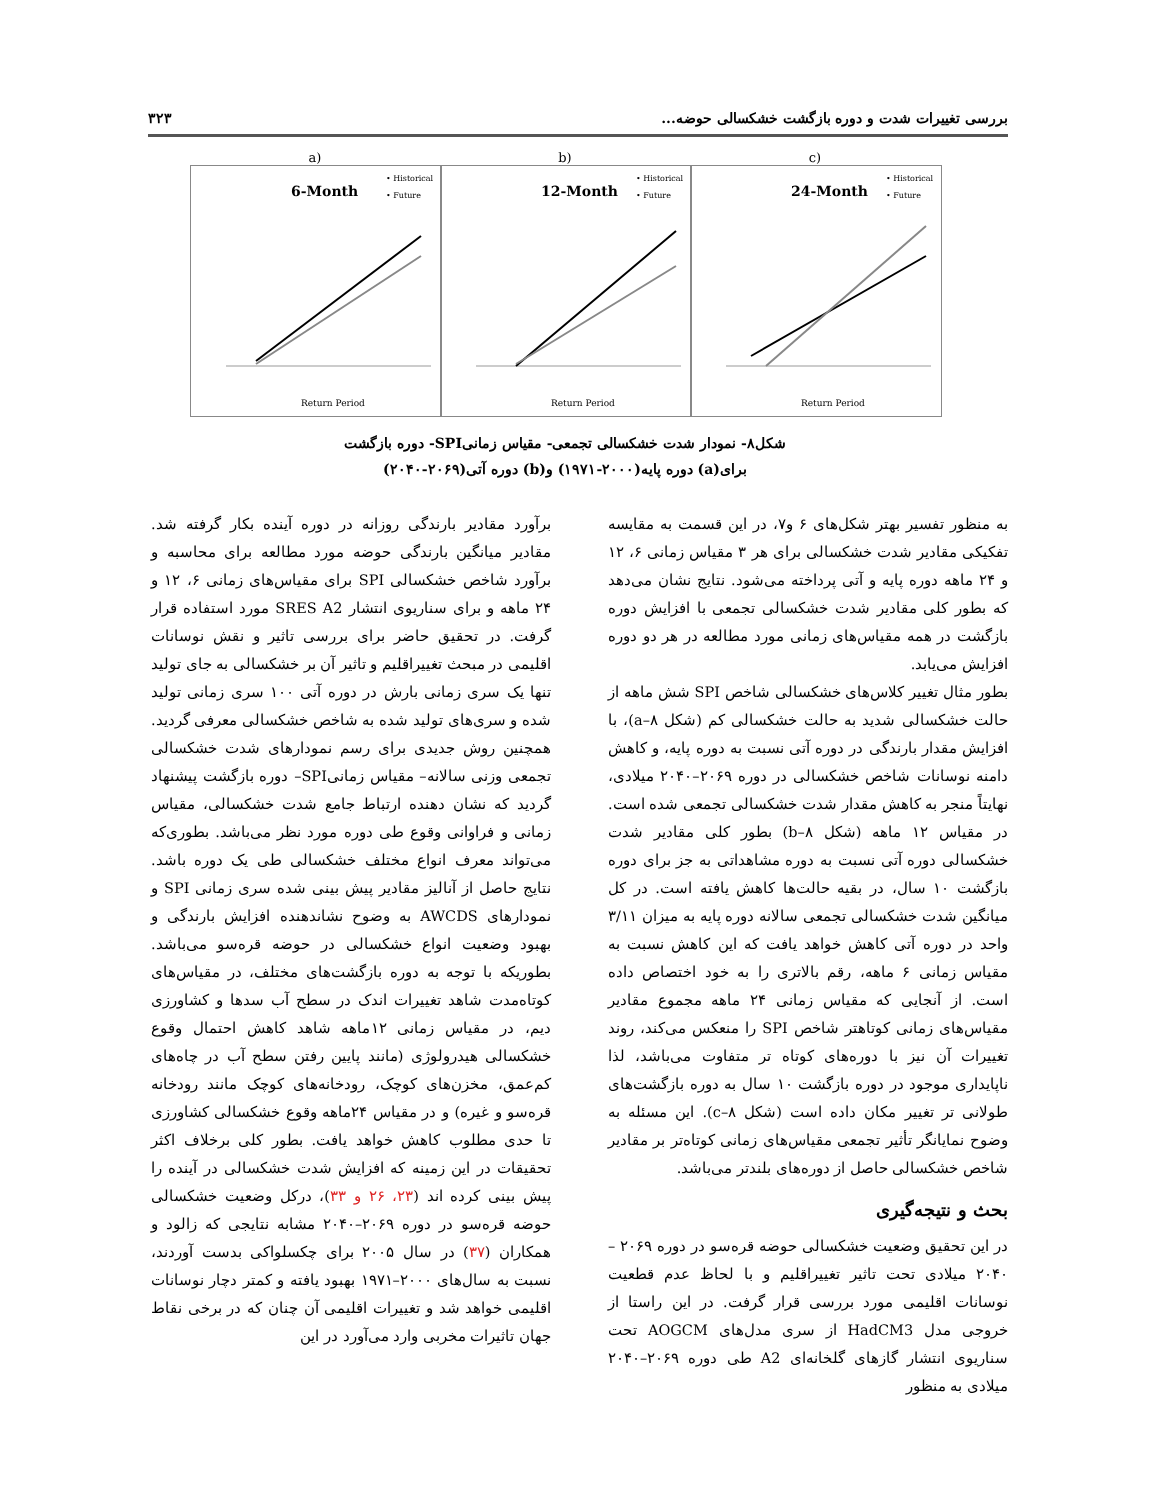بررسی تغییرات شدت و دوره بازگشت خشکسالی حوضه... ۳۲۳
a)
6-Month
• Historical
• Future
Return Period
b)
12-Month
• Historical
• Future
Return Period
c)
24-Month
• Historical
• Future
Return Period
شکل۸- نمودار شدت خشکسالی تجمعی- مقیاس زمانیSPI- دوره بازگشت
برای(a) دوره پایه(۲۰۰۰-۱۹۷۱) و(b) دوره آتی(۲۰۶۹-۲۰۴۰)
به منظور تفسیر بهتر شکل‌های ۶ و۷، در این قسمت به مقایسه تفکیکی مقادیر شدت خشکسالی برای هر ۳ مقیاس زمانی ۶، ۱۲ و ۲۴ ماهه دوره پایه و آتی پرداخته می‌شود. نتایج نشان می‌دهد که بطور کلی مقادیر شدت خشکسالی تجمعی با افزایش دوره بازگشت در همه مقیاس‌های زمانی مورد مطالعه در هر دو دوره افزایش می‌یابد.
بطور مثال تغییر کلاس‌های خشکسالی شاخص SPI شش ماهه از حالت خشکسالی شدید به حالت خشکسالی کم (شکل ۸–a)، با افزایش مقدار بارندگی در دوره آتی نسبت به دوره پایه، و کاهش دامنه نوسانات شاخص خشکسالی در دوره ۲۰۶۹–۲۰۴۰ میلادی، نهایتاً منجر به کاهش مقدار شدت خشکسالی تجمعی شده است. در مقیاس ۱۲ ماهه (شکل ۸–b) بطور کلی مقادیر شدت خشکسالی دوره آتی نسبت به دوره مشاهداتی به جز برای دوره بازگشت ۱۰ سال، در بقیه حالت‌ها کاهش یافته است. در کل میانگین شدت خشکسالی تجمعی سالانه دوره پایه به میزان ۳/۱۱ واحد در دوره آتی کاهش خواهد یافت که این کاهش نسبت به مقیاس زمانی ۶ ماهه، رقم بالاتری را به خود اختصاص داده است. از آنجایی که مقیاس زمانی ۲۴ ماهه مجموع مقادیر مقیاس‌های زمانی کوتاهتر شاخص SPI را منعکس می‌کند، روند تغییرات آن نیز با دوره‌های کوتاه تر متفاوت می‌باشد، لذا ناپایداری موجود در دوره بازگشت ۱۰ سال به دوره بازگشت‌های طولانی تر تغییر مکان داده است (شکل ۸–c). این مسئله به وضوح نمایانگر تأثیر تجمعی مقیاس‌های زمانی کوتاه‌تر بر مقادیر شاخص خشکسالی حاصل از دوره‌های بلندتر می‌باشد.
بحث و نتیجه‌گیری
در این تحقیق وضعیت خشکسالی حوضه قرەسو در دوره ۲۰۶۹ – ۲۰۴۰ میلادی تحت تاثیر تغییراقلیم و با لحاظ عدم قطعیت نوسانات اقلیمی مورد بررسی قرار گرفت. در این راستا از خروجی مدل HadCM3 از سری مدل‌های AOGCM تحت سناریوی انتشار گازهای گلخانه‌ای A2 طی دوره ۲۰۶۹–۲۰۴۰ میلادی به منظور
برآورد مقادیر بارندگی روزانه در دوره آینده بکار گرفته شد. مقادیر میانگین بارندگی حوضه مورد مطالعه برای محاسبه و برآورد شاخص خشکسالی SPI برای مقیاس‌های زمانی ۶، ۱۲ و ۲۴ ماهه و برای سناریوی انتشار SRES A2 مورد استفاده قرار گرفت. در تحقیق حاضر برای بررسی تاثیر و نقش نوسانات اقلیمی در مبحث تغییراقلیم و تاثیر آن بر خشکسالی به جای تولید تنها یک سری زمانی بارش در دوره آتی ۱۰۰ سری زمانی تولید شده و سری‌های تولید شده به شاخص خشکسالی معرفی گردید. همچنین روش جدیدی برای رسم نمودارهای شدت خشکسالی تجمعی وزنی سالانه– مقیاس زمانیSPI– دوره بازگشت پیشنهاد گردید که نشان دهنده ارتباط جامع شدت خشکسالی، مقیاس زمانی و فراوانی وقوع طی دوره مورد نظر می‌باشد. بطوری‌که می‌تواند معرف انواع مختلف خشکسالی طی یک دوره باشد. نتایج حاصل از آنالیز مقادیر پیش بینی شده سری زمانی SPI و نمودارهای AWCDS به وضوح نشاندهنده افزایش بارندگی و بهبود وضعیت انواع خشکسالی در حوضه قرەسو می‌باشد. بطوریکه با توجه به دوره بازگشت‌های مختلف، در مقیاس‌های کوتاه‌مدت شاهد تغییرات اندک در سطح آب سدها و کشاورزی دیم، در مقیاس زمانی ۱۲ماهه شاهد کاهش احتمال وقوع خشکسالی هیدرولوژی (مانند پایین رفتن سطح آب در چاه‌های کم‌عمق، مخزن‌های کوچک، رودخانه‌های کوچک مانند رودخانه قرەسو و غیره) و در مقیاس ۲۴ماهه وقوع خشکسالی کشاورزی تا حدی مطلوب کاهش خواهد یافت. بطور کلی برخلاف اکثر تحقیقات در این زمینه که افزایش شدت خشکسالی در آینده را پیش بینی کرده اند (۲۳، ۲۶ و ۳۳)، درکل وضعیت خشکسالی حوضه قرەسو در دوره ۲۰۶۹–۲۰۴۰ مشابه نتایجی که زالود و همکاران (۳۷) در سال ۲۰۰۵ برای چکسلواکی بدست آوردند، نسبت به سال‌های ۲۰۰۰–۱۹۷۱ بهبود یافته و کمتر دچار نوسانات اقلیمی خواهد شد و تغییرات اقلیمی آن چنان که در برخی نقاط جهان تاثیرات مخربی وارد می‌آورد در این